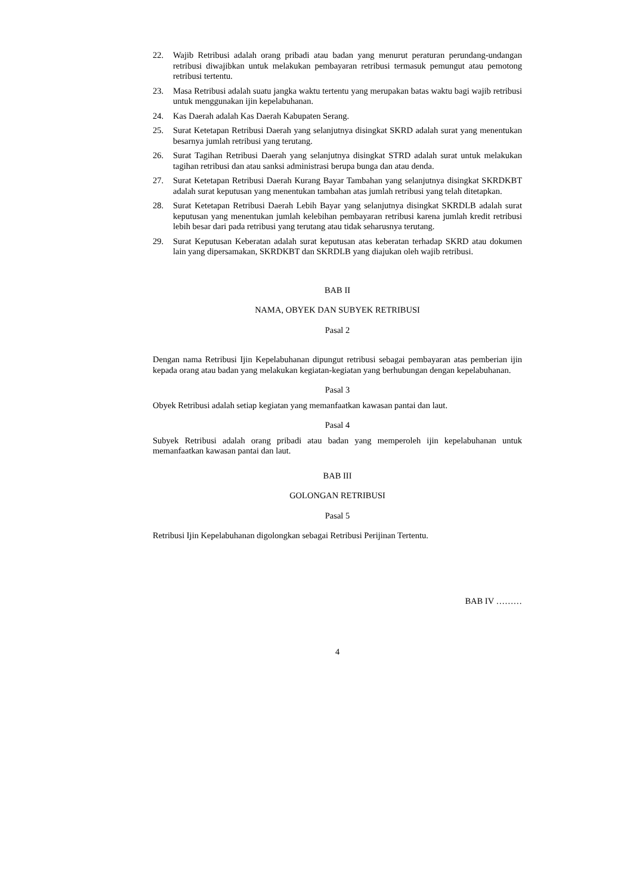22. Wajib Retribusi adalah orang pribadi atau badan yang menurut peraturan perundang-undangan retribusi diwajibkan untuk melakukan pembayaran retribusi termasuk pemungut atau pemotong retribusi tertentu.
23. Masa Retribusi adalah suatu jangka waktu tertentu yang merupakan batas waktu bagi wajib retribusi untuk menggunakan ijin kepelabuhanan.
24. Kas Daerah adalah Kas Daerah Kabupaten Serang.
25. Surat Ketetapan Retribusi Daerah yang selanjutnya disingkat SKRD adalah surat yang menentukan besarnya jumlah retribusi yang terutang.
26. Surat Tagihan Retribusi Daerah yang selanjutnya disingkat STRD adalah surat untuk melakukan tagihan retribusi dan atau sanksi administrasi berupa bunga dan atau denda.
27. Surat Ketetapan Retribusi Daerah Kurang Bayar Tambahan yang selanjutnya disingkat SKRDKBT adalah surat keputusan yang menentukan tambahan atas jumlah retribusi yang telah ditetapkan.
28. Surat Ketetapan Retribusi Daerah Lebih Bayar yang selanjutnya disingkat SKRDLB adalah surat keputusan yang menentukan jumlah kelebihan pembayaran retribusi karena jumlah kredit retribusi lebih besar dari pada retribusi yang terutang atau tidak seharusnya terutang.
29. Surat Keputusan Keberatan adalah surat keputusan atas keberatan terhadap SKRD atau dokumen lain yang dipersamakan, SKRDKBT dan SKRDLB yang diajukan oleh wajib retribusi.
BAB II
NAMA, OBYEK DAN SUBYEK RETRIBUSI
Pasal 2
Dengan nama Retribusi Ijin Kepelabuhanan dipungut retribusi sebagai pembayaran atas pemberian ijin kepada orang atau badan yang melakukan kegiatan-kegiatan yang berhubungan dengan kepelabuhanan.
Pasal 3
Obyek Retribusi adalah setiap kegiatan yang memanfaatkan kawasan pantai dan laut.
Pasal 4
Subyek Retribusi adalah orang pribadi atau badan yang memperoleh ijin kepelabuhanan untuk memanfaatkan kawasan pantai dan laut.
BAB III
GOLONGAN RETRIBUSI
Pasal 5
Retribusi Ijin Kepelabuhanan digolongkan sebagai Retribusi Perijinan Tertentu.
BAB IV ………
4